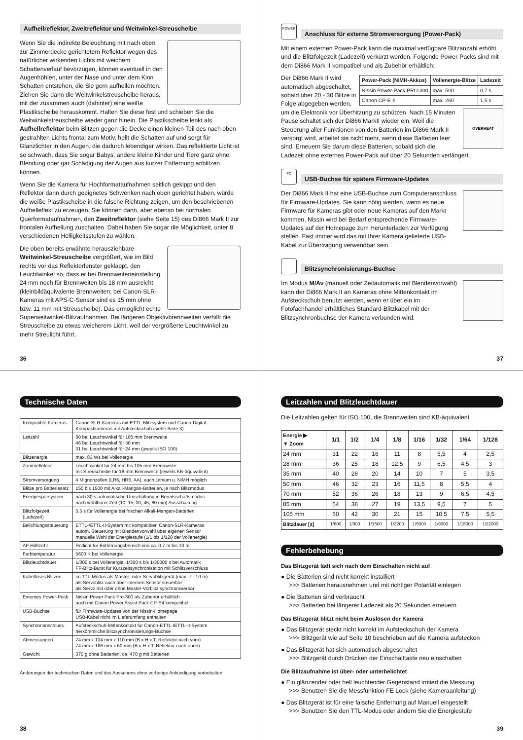Aufhellreflektor, Zweitreflektor und Weitwinkel-Streuscheibe
Wenn Sie die indirekte Beleuchtung mit nach oben zur Zimmerdecke gerichtetem Reflektor wegen des natürlicher wirkenden Lichts mit weichem Schattenverlauf bevorzugen, können eventuell in den Augenhöhlen, unter der Nase und unter dem Kinn Schatten entstehen, die Sie gern aufhellen möchten. Ziehen Sie dann die Weitwinkelstreuscheibe heraus, mit der zusammen auch (dahinter) eine weiße Plastikscheibe herauskommt. Halten Sie diese fest und schieben Sie die Weitwinkelstreuscheibe wieder ganz hinein. Die Plastikscheibe lenkt als Aufhellreflektor beim Blitzen gegen die Decke einen kleinen Teil des nach oben gestrahlten Lichts frontal zum Motiv, hellt die Schatten auf und sorgt für Glanzlichter in den Augen, die dadurch lebendiger wirken. Das reflektierte Licht ist so schwach, dass Sie sogar Babys, andere kleine Kinder und Tiere ganz ohne Blendung oder gar Schädigung der Augen aus kurzer Entfernung anblitzen können.
Wenn Sie die Kamera für Hochformataufnahmen seitlich gekippt und den Reflektor dann durch geeignetes Schwenken nach oben gerichtet haben, würde die weiße Plastikscheibe in die falsche Richtung zeigen, um den beschriebenen Aufhelleffekt zu erzeugen. Sie können dann, aber ebenso bei normalen Querformataufnahmen, den Zweitreflektor (siehe Seite 15) des Di866 Mark II zur frontalen Aufhellung zuschalten. Dabei haben Sie sogar die Möglichkeit, unter 8 verschiedenen Helligkeitsstufen zu wählen.
Die oben bereits erwähnte herausziehbare Weitwinkel-Streuscheibe vergrößert, wie im Bild rechts vor das Reflektorfenster geklappt, den Leuchtwinkel so, dass er bei Brennweiteneinstellung 24 mm noch für Brennweiten bis 18 mm ausreicht (kleinbildäquivalente Brennweiten; bei Canon-SLR-Kameras mit APS-C-Sensor sind es 15 mm ohne bzw. 11 mm mit Streuscheibe). Das ermöglicht echte Superweitwinkel-Blitzaufnahmen. Bei längeren Objektivbrennweiten verhilft die Streuscheibe zu etwas weicherem Licht, weil der vergrößerte Leuchtwinkel zu mehr Streulicht führt.
36
POWER
Anschluss für externe Stromversorgung (Power-Pack)
Mit einem externen Power-Pack kann die maximal verfügbare Blitzanzahl erhöht und die Blitzfolgezeit (Ladezeit) verkürzt werden. Folgende Power-Packs sind mit dem Di866 Mark II kompatibel und als Zubehör erhältlich:
| Power-Pack (NiMH-Akkus) | Vollenergie-Blitze | Ladezeit |
| --- | --- | --- |
| Nissin Power-Pack PRO-300 | max. 500 | 0,7 s |
| Canon CP-E 4 | max. 260 | 1,5 s |
OVERHEAT
Der Di866 Mark II wird automatisch abgeschaltet, sobald über 20 - 30 Blitze in Folge abgegeben werden, um die Elektronik vor Überhitzung zu schützen. Nach 15 Minuten Pause schaltet sich der Di866 MarkII wieder ein. Weil die Steuerung aller Funktionen von den Batterien im Di866 Mark II versorgt wird, arbeitet sie nicht mehr, wenn diese Batterien leer sind. Erneuern Sie darum diese Batterien, sobald sich die Ladezeit ohne externes Power-Pack auf über 20 Sekunden verlängert.
PC
USB-Buchse für spätere Firmware-Updates
Der Di866 Mark II hat eine USB-Buchse zum Computeranschluss für Firmware-Updates. Sie kann nötig werden, wenn es neue Firmware für Kameras gibt oder neue Kameras auf den Markt kommen. Nissin wird bei Bedarf entsprechende Firmware-Updates auf der Homepage zum Herunterladen zur Verfügung stellen. Fast immer wird das mit Ihrer Kamera gelieferte USB-Kabel zur Übertragung verwendbar sein.
Blitzsynchronisierungs-Buchse
Im Modus M/Av (manuell oder Zeitautomatik mit Blendenvorwahl) kann der Di866 Mark II an Kameras ohne Mittenkontakt im Aufsteckschuh benutzt werden, wenn er über ein im Fotofachhandel erhältliches Standard-Blitzkabel mit der Blitzsynchronbuchse der Kamera verbunden wird.
37
Technische Daten
| Kompatible Kameras | Canon-SLR-Kameras mit ETTL-Blitzsystem und Canon-Digital-Kompaktkameras mit Aufsteckschuh (siehe Seite 3) |
| Leitzahl | 60 bei Leuchtwinkel für 105 mm Brennweite 46 bei Leuchtwinkel für 50 mm 31 bei Leuchtwinkel für 24 mm (jeweils ISO 100) |
| Blitzenergie | max. 83 Ws bei Vollenergie |
| Zoomreflektor | Leuchtwinkel für 24 mm bis 105 mm Brennweite mit Streuscheibe für 18 mm Brennweite (jeweils KB-äquivalent) |
| Stromversorgung | 4 Mignonzellen (LR6, HR6, AA), auch Lithium u. NiMH möglich |
| Blitze pro Batteriesatz | 150 bis 1500 mit Alkali-Mangan-Batterien, je nach Blitzmodus |
| Energiesparsystem | nach 30 s automatische Umschaltung in Bereitsschaftsmodus nach wählbarer Zeit (10, 15, 30, 45, 60 min) Ausschaltung |
| Blitzfolgezeit (Ladezeit) | 5,5 s für Vollenergie bei frischen Alkali-Mangan-Batterien |
| Belichtungssteuerung | ETTL-/ETTL-II-System mit kompatiblen Canon-SLR-Kameras autom. Steuerung mit Blendenvorwahl über eigenen Sensor manuelle Wahl der Energiestufe (1/1 bis 1/128 der Vollenergie) |
| AF-Hilfslicht | Rotlicht für Entfernungsbereich von ca. 0,7 m bis 10 m |
| Farbtemperatur | 5600 K bei Vollenergie |
| Blitzleuchtdauer | 1/300 s bei Vollenergie, 1/300 s bis 1/30000 s bei Automatik FP-Blitz-Burst für Kurzzeitsynchronisation mit Schlitzverschluss |
| Kabelloses Blitzen | im TTL-Modus als Master- oder Servoblitzgerät (max. 7 - 10 m) als Servoblitz auch über internen Sensor steuerbar als Servo mit oder ohne Master-Vorblitz synchronisierbar |
| Externes Power-Pack | Nissin Power Pack Pro-300 als Zubehör erhältlich auch mit Canon Power Assist Pack CP-E4 kompatibel |
| USB-Buchse | für Firmware-Updates von der Nissin-Homepage USB-Kabel nicht im Lieferumfang enthalten |
| Synchronanschluss | Aufsteckschuh-Mittenkontakt für Canon-ETTL-/ETTL-II-System herkömmliche Blitzsynchronisierungs-Buchse |
| Abmessungen | 74 mm x 134 mm x 110 mm (B x H x T, Reflektor nach vorn) 74 mm x 186 mm x 60 mm (B x H x T, Reflektor nach oben) |
| Gewicht | 370 g ohne Batterien, ca. 470 g mit Batterien |
Änderungen der technischen Daten und des Aussehens ohne vorherige Ankündigung vorbehalten
38
Leitzahlen und Blitzleuchtdauer
Die Leitzahlen gelten für ISO 100, die Brennweiten sind KB-äquivalent.
| Energie ▶ ▼ Zoom | 1/1 | 1/2 | 1/4 | 1/8 | 1/16 | 1/32 | 1/64 | 1/128 |
| --- | --- | --- | --- | --- | --- | --- | --- | --- |
| 24 mm | 31 | 22 | 16 | 11 | 8 | 5,5 | 4 | 2,5 |
| 28 mm | 36 | 25 | 18 | 12,5 | 9 | 6,5 | 4,5 | 3 |
| 35 mm | 40 | 28 | 20 | 14 | 10 | 7 | 5 | 3,5 |
| 50 mm | 46 | 32 | 23 | 16 | 11,5 | 8 | 5,5 | 4 |
| 70 mm | 52 | 36 | 26 | 18 | 13 | 9 | 6,5 | 4,5 |
| 85 mm | 54 | 38 | 27 | 19 | 13,5 | 9,5 | 7 | 5 |
| 105 mm | 60 | 42 | 30 | 21 | 15 | 10,5 | 7,5 | 5,5 |
| Blitzdauer [s] | 1/600 | 1/900 | 1/1500 | 1/3200 | 1/5000 | 1/9000 | 1/15000 | 1/22000 |
Fehlerbehebung
Das Blitzgerät lädt sich nach dem Einschalten nicht auf
● Die Batterien sind nicht korrekt installiert
>>> Batterien herausnehmen und mit richtiger Polarität einlegen
● Die Batterien sind verbraucht
>>> Batterien bei längerer Ladezeit als 20 Sekunden erneuern
Das Blitzgerät blitzt nicht beim Auslösen der Kamera
● Das Blitzgerät steckt nicht korrekt im Aufsteckschuh der Kamera
>>> Blitzgerät wie auf Seite 10 beschrieben auf die Kamera aufstecken
● Das Blitzgerät hat sich automatisch abgeschaltet
>>> Blitzgerät durch Drücken der Einschalttaste neu einschalten
Die Blitzaufnahme ist über- oder unterbelichtet
● Ein glänzender oder hell leuchtender Gegenstand irritiert die Messung
>>> Benutzen Sie die Messfunktion FE Lock (siehe Kameraanleitung)
● Das Blitzgerät ist für eine falsche Entfernung auf Manuell eingestellt
>>> Benutzen Sie den TTL-Modus oder ändern Sie die Energiestufe
39